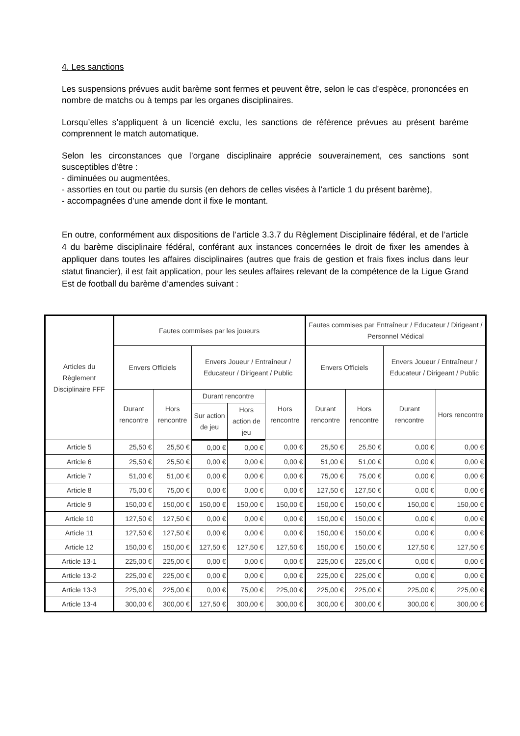4. Les sanctions
Les suspensions prévues audit barème sont fermes et peuvent être, selon le cas d’espèce, prononcées en nombre de matchs ou à temps par les organes disciplinaires.
Lorsqu’elles s’appliquent à un licencié exclu, les sanctions de référence prévues au présent barème comprennent le match automatique.
Selon les circonstances que l’organe disciplinaire apprécie souverainement, ces sanctions sont susceptibles d’être :
- diminuées ou augmentées,
- assorties en tout ou partie du sursis (en dehors de celles visées à l’article 1 du présent barème),
- accompagnées d’une amende dont il fixe le montant.
En outre, conformément aux dispositions de l’article 3.3.7 du Règlement Disciplinaire fédéral, et de l’article 4 du barème disciplinaire fédéral, conférant aux instances concernées le droit de fixer les amendes à appliquer dans toutes les affaires disciplinaires (autres que frais de gestion et frais fixes inclus dans leur statut financier), il est fait application, pour les seules affaires relevant de la compétence de la Ligue Grand Est de football du barème d’amendes suivant :
| Articles du Règlement Disciplinaire FFF | Fautes commises par les joueurs | | | | | Fautes commises par Entraîneur / Educateur / Dirigeant / Personnel Médical | | | |
| --- | --- | --- | --- | --- | --- | --- | --- | --- | --- |
| | Envers Officiels | | Envers Joueur / Entraîneur / Educateur / Dirigeant / Public | | | Envers Officiels | | Envers Joueur / Entraîneur / Educateur / Dirigeant / Public | |
| | Durant rencontre | Hors rencontre | Durant rencontre | | Hors rencontre | Durant rencontre | Hors rencontre | Durant rencontre | Hors rencontre |
| | | | Sur action de jeu | Hors action de jeu | | | | | |
| Article 5 | 25,50 € | 25,50 € | 0,00 € | 0,00 € | 0,00 € | 25,50 € | 25,50 € | 0,00 € | 0,00 € |
| Article 6 | 25,50 € | 25,50 € | 0,00 € | 0,00 € | 0,00 € | 51,00 € | 51,00 € | 0,00 € | 0,00 € |
| Article 7 | 51,00 € | 51,00 € | 0,00 € | 0,00 € | 0,00 € | 75,00 € | 75,00 € | 0,00 € | 0,00 € |
| Article 8 | 75,00 € | 75,00 € | 0,00 € | 0,00 € | 0,00 € | 127,50 € | 127,50 € | 0,00 € | 0,00 € |
| Article 9 | 150,00 € | 150,00 € | 150,00 € | 150,00 € | 150,00 € | 150,00 € | 150,00 € | 150,00 € | 150,00 € |
| Article 10 | 127,50 € | 127,50 € | 0,00 € | 0,00 € | 0,00 € | 150,00 € | 150,00 € | 0,00 € | 0,00 € |
| Article 11 | 127,50 € | 127,50 € | 0,00 € | 0,00 € | 0,00 € | 150,00 € | 150,00 € | 0,00 € | 0,00 € |
| Article 12 | 150,00 € | 150,00 € | 127,50 € | 127,50 € | 127,50 € | 150,00 € | 150,00 € | 127,50 € | 127,50 € |
| Article 13-1 | 225,00 € | 225,00 € | 0,00 € | 0,00 € | 0,00 € | 225,00 € | 225,00 € | 0,00 € | 0,00 € |
| Article 13-2 | 225,00 € | 225,00 € | 0,00 € | 0,00 € | 0,00 € | 225,00 € | 225,00 € | 0,00 € | 0,00 € |
| Article 13-3 | 225,00 € | 225,00 € | 0,00 € | 75,00 € | 225,00 € | 225,00 € | 225,00 € | 225,00 € | 225,00 € |
| Article 13-4 | 300,00 € | 300,00 € | 127,50 € | 300,00 € | 300,00 € | 300,00 € | 300,00 € | 300,00 € | 300,00 € |